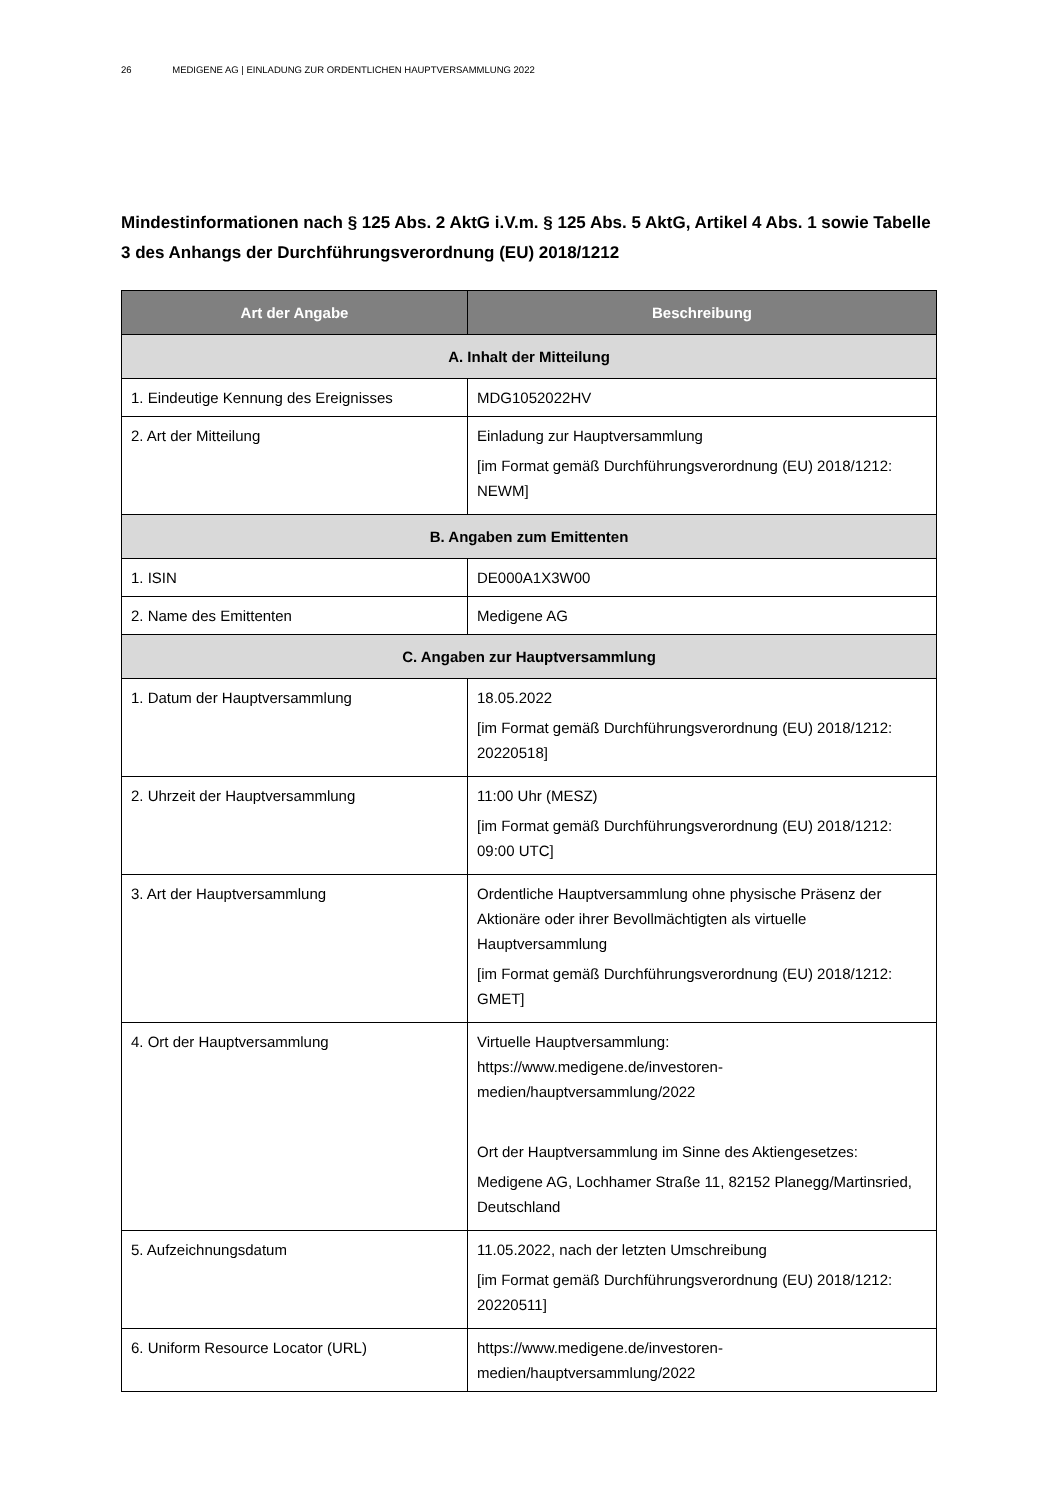26 MEDIGENE AG | EINLADUNG ZUR ORDENTLICHEN HAUPTVERSAMMLUNG 2022
Mindestinformationen nach § 125 Abs. 2 AktG i.V.m. § 125 Abs. 5 AktG, Artikel 4 Abs. 1 sowie Tabelle 3 des Anhangs der Durchführungsverordnung (EU) 2018/1212
| Art der Angabe | Beschreibung |
| --- | --- |
| A. Inhalt der Mitteilung | |
| 1. Eindeutige Kennung des Ereignisses | MDG1052022HV |
| 2. Art der Mitteilung | Einladung zur Hauptversammlung [im Format gemäß Durchführungsverordnung (EU) 2018/1212: NEWM] |
| B. Angaben zum Emittenten | |
| 1. ISIN | DE000A1X3W00 |
| 2. Name des Emittenten | Medigene AG |
| C. Angaben zur Hauptversammlung | |
| 1. Datum der Hauptversammlung | 18.05.2022 [im Format gemäß Durchführungsverordnung (EU) 2018/1212: 20220518] |
| 2. Uhrzeit der Hauptversammlung | 11:00 Uhr (MESZ) [im Format gemäß Durchführungsverordnung (EU) 2018/1212: 09:00 UTC] |
| 3. Art der Hauptversammlung | Ordentliche Hauptversammlung ohne physische Präsenz der Aktionäre oder ihrer Bevollmächtigten als virtuelle Hauptversammlung [im Format gemäß Durchführungsverordnung (EU) 2018/1212: GMET] |
| 4. Ort der Hauptversammlung | Virtuelle Hauptversammlung: https://www.medigene.de/investoren-medien/hauptversammlung/2022 Ort der Hauptversammlung im Sinne des Aktiengesetzes: Medigene AG, Lochhamer Straße 11, 82152 Planegg/Martinsried, Deutschland |
| 5. Aufzeichnungsdatum | 11.05.2022, nach der letzten Umschreibung [im Format gemäß Durchführungsverordnung (EU) 2018/1212: 20220511] |
| 6. Uniform Resource Locator (URL) | https://www.medigene.de/investoren-medien/hauptversammlung/2022 |